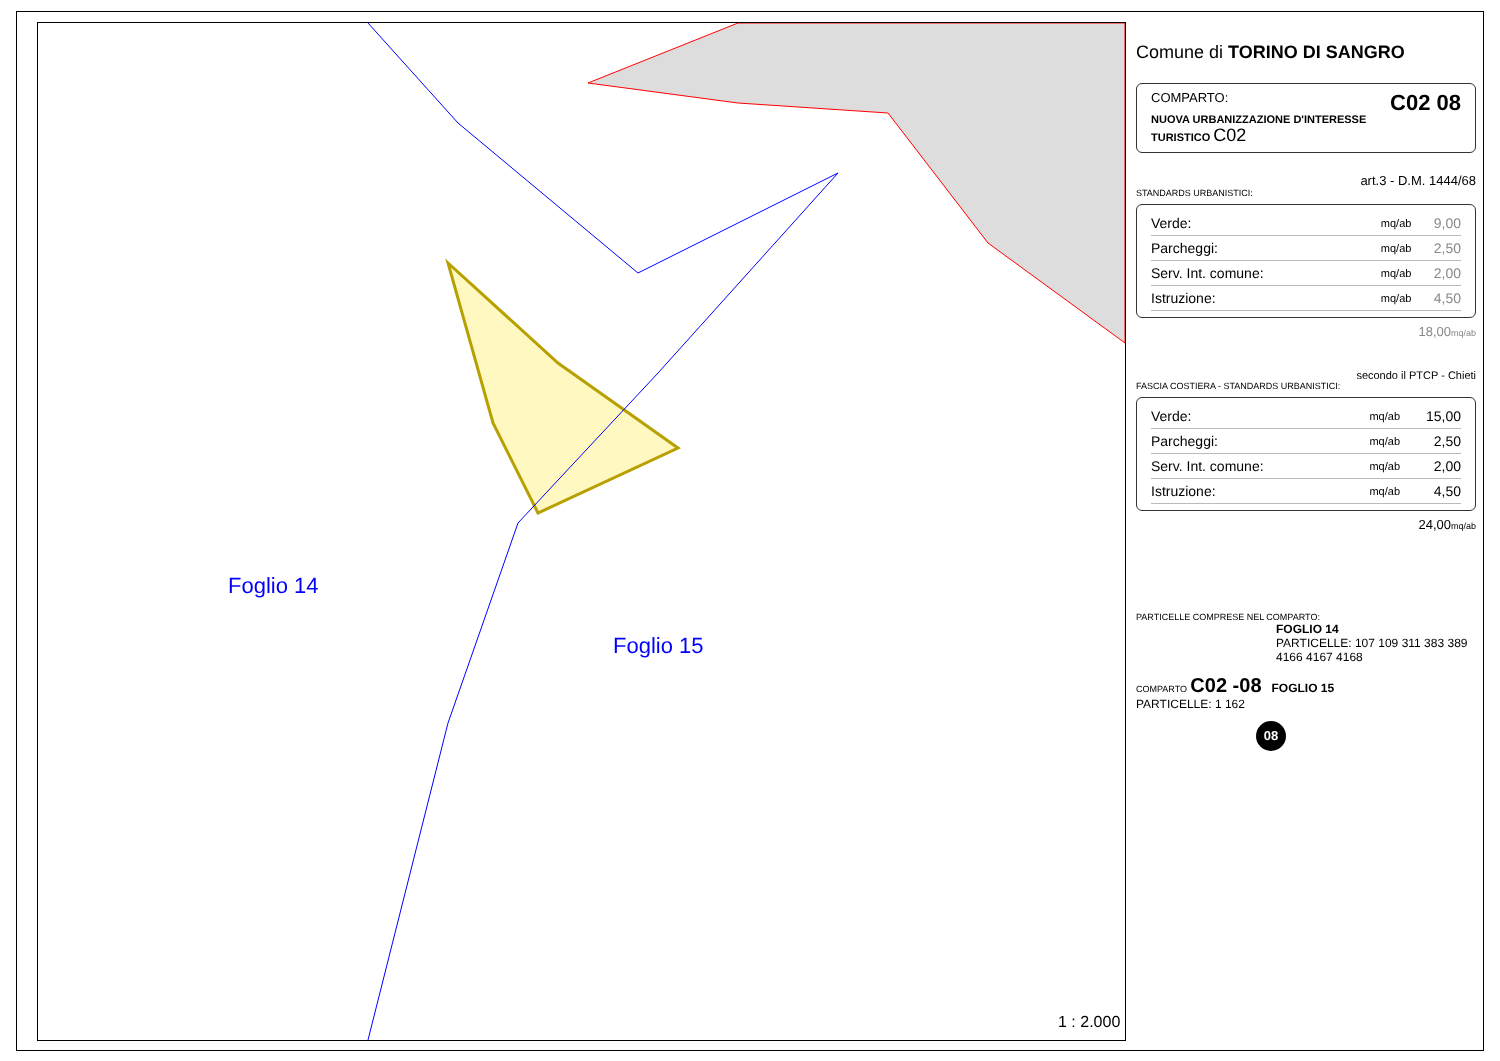Foglio 14
Foglio 15
1 : 2.000
Comune di TORINO DI SANGRO
COMPARTO: C02 08
NUOVA URBANIZZAZIONE D'INTERESSE TURISTICO C02
art.3 - D.M. 1444/68
STANDARDS URBANISTICI:
| Verde: | mq/ab | 9,00 |
| Parcheggi: | mq/ab | 2,50 |
| Serv. Int. comune: | mq/ab | 2,00 |
| Istruzione: | mq/ab | 4,50 |
18,00mq/ab
secondo il PTCP - Chieti
FASCIA COSTIERA - STANDARDS URBANISTICI:
| Verde: | mq/ab | 15,00 |
| Parcheggi: | mq/ab | 2,50 |
| Serv. Int. comune: | mq/ab | 2,00 |
| Istruzione: | mq/ab | 4,50 |
24,00mq/ab
PARTICELLE COMPRESE NEL COMPARTO:
FOGLIO 14
PARTICELLE: 107 109 311 383 389 4166 4167 4168
COMPARTO C02 -08 FOGLIO 15
PARTICELLE: 1 162
08